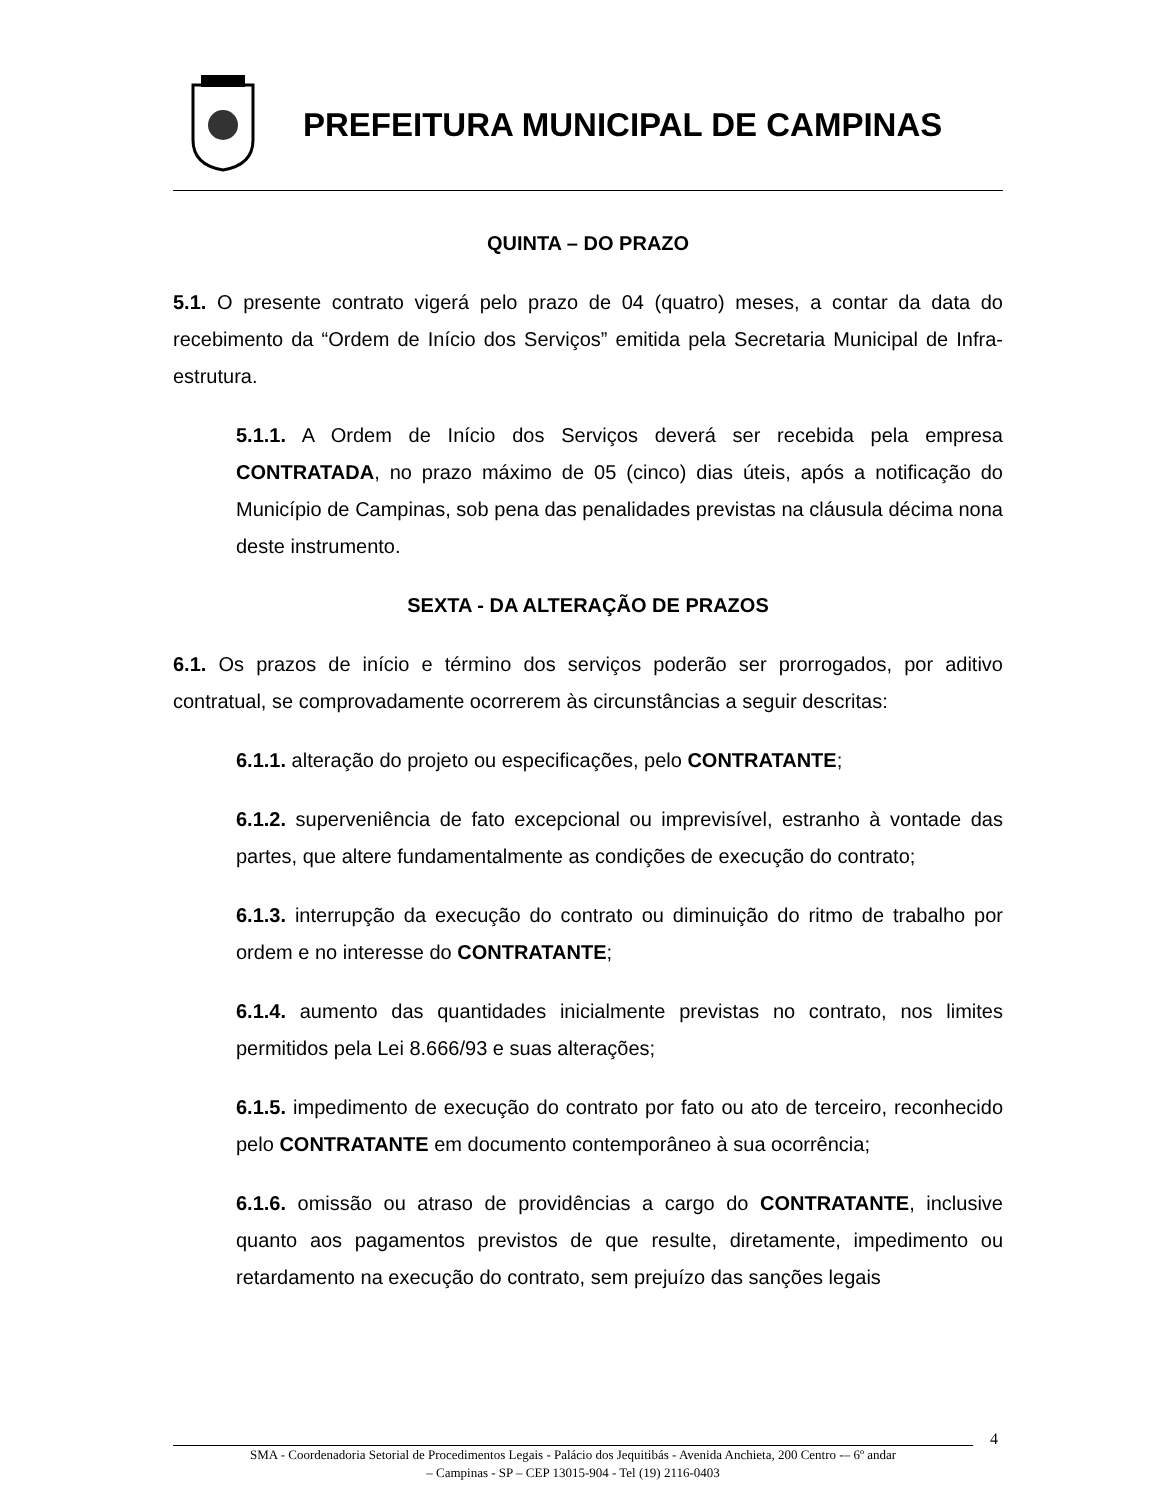PREFEITURA MUNICIPAL DE CAMPINAS
QUINTA – DO PRAZO
5.1. O presente contrato vigerá pelo prazo de 04 (quatro) meses, a contar da data do recebimento da “Ordem de Início dos Serviços” emitida pela Secretaria Municipal de Infra-estrutura.
5.1.1. A Ordem de Início dos Serviços deverá ser recebida pela empresa CONTRATADA, no prazo máximo de 05 (cinco) dias úteis, após a notificação do Município de Campinas, sob pena das penalidades previstas na cláusula décima nona deste instrumento.
SEXTA - DA ALTERAÇÃO DE PRAZOS
6.1. Os prazos de início e término dos serviços poderão ser prorrogados, por aditivo contratual, se comprovadamente ocorrerem às circunstâncias a seguir descritas:
6.1.1. alteração do projeto ou especificações, pelo CONTRATANTE;
6.1.2. superveniência de fato excepcional ou imprevisível, estranho à vontade das partes, que altere fundamentalmente as condições de execução do contrato;
6.1.3. interrupção da execução do contrato ou diminuição do ritmo de trabalho por ordem e no interesse do CONTRATANTE;
6.1.4. aumento das quantidades inicialmente previstas no contrato, nos limites permitidos pela Lei 8.666/93 e suas alterações;
6.1.5. impedimento de execução do contrato por fato ou ato de terceiro, reconhecido pelo CONTRATANTE em documento contemporâneo à sua ocorrência;
6.1.6. omissão ou atraso de providências a cargo do CONTRATANTE, inclusive quanto aos pagamentos previstos de que resulte, diretamente, impedimento ou retardamento na execução do contrato, sem prejuízo das sanções legais
4
SMA - Coordenadoria Setorial de Procedimentos Legais - Palácio dos Jequitibás - Avenida Anchieta, 200 Centro -– 6º andar
– Campinas - SP – CEP 13015-904 - Tel (19) 2116-0403